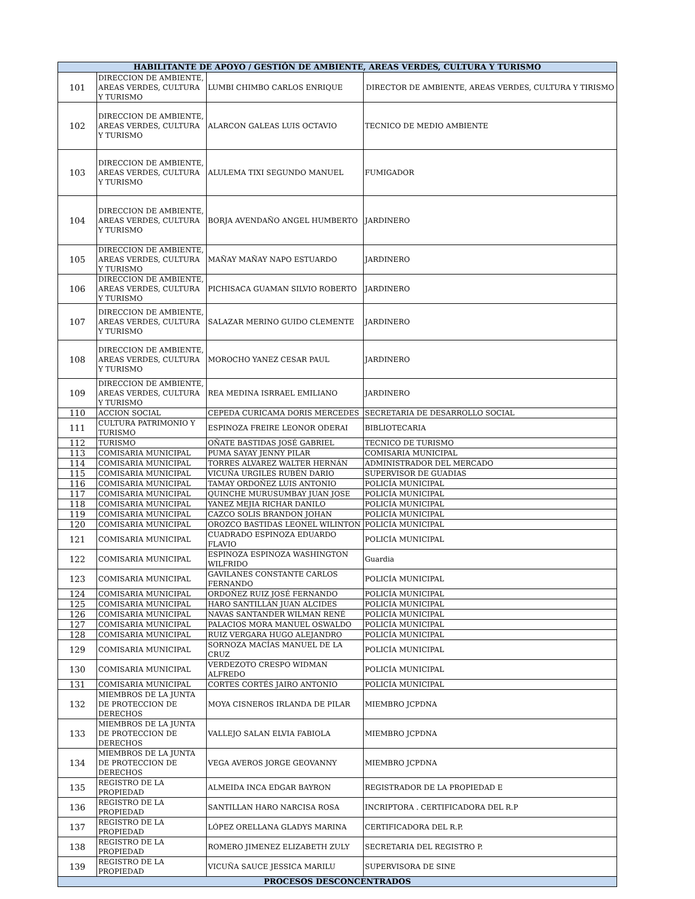| HABILITANTE DE APOYO / GESTIÓN DE AMBIENTE, AREAS VERDES, CULTURA Y TURISMO | | | |
| --- | --- | --- | --- |
| 101 | DIRECCION DE AMBIENTE, AREAS VERDES, CULTURA Y TURISMO | LUMBI CHIMBO CARLOS ENRIQUE | DIRECTOR DE AMBIENTE, AREAS VERDES, CULTURA Y TIRISMO |
| 102 | DIRECCION DE AMBIENTE, AREAS VERDES, CULTURA Y TURISMO | ALARCON GALEAS LUIS OCTAVIO | TECNICO DE MEDIO AMBIENTE |
| 103 | DIRECCION DE AMBIENTE, AREAS VERDES, CULTURA Y TURISMO | ALULEMA TIXI SEGUNDO MANUEL | FUMIGADOR |
| 104 | DIRECCION DE AMBIENTE, AREAS VERDES, CULTURA Y TURISMO | BORJA AVENDAÑO ANGEL HUMBERTO | JARDINERO |
| 105 | DIRECCION DE AMBIENTE, AREAS VERDES, CULTURA Y TURISMO | MAÑAY MAÑAY NAPO ESTUARDO | JARDINERO |
| 106 | DIRECCION DE AMBIENTE, AREAS VERDES, CULTURA Y TURISMO | PICHISACA GUAMAN SILVIO ROBERTO | JARDINERO |
| 107 | DIRECCION DE AMBIENTE, AREAS VERDES, CULTURA Y TURISMO | SALAZAR MERINO GUIDO CLEMENTE | JARDINERO |
| 108 | DIRECCION DE AMBIENTE, AREAS VERDES, CULTURA Y TURISMO | MOROCHO YANEZ CESAR PAUL | JARDINERO |
| 109 | DIRECCION DE AMBIENTE, AREAS VERDES, CULTURA Y TURISMO | REA MEDINA ISRRAEL EMILIANO | JARDINERO |
| 110 | ACCION SOCIAL | CEPEDA CURICAMA DORIS MERCEDES | SECRETARIA DE DESARROLLO SOCIAL |
| 111 | CULTURA PATRIMONIO Y TURISMO | ESPINOZA FREIRE LEONOR ODERAI | BIBLIOTECARIA |
| 112 | TURISMO | OÑATE BASTIDAS JOSÉ GABRIEL | TECNICO DE TURISMO |
| 113 | COMISARIA MUNICIPAL | PUMA SAYAY JENNY PILAR | COMISARIA MUNICIPAL |
| 114 | COMISARIA MUNICIPAL | TORRES ALVAREZ WALTER HERNÁN | ADMINISTRADOR DEL MERCADO |
| 115 | COMISARIA MUNICIPAL | VICUÑA URGILES RUBÉN DARIO | SUPERVISOR DE GUADIAS |
| 116 | COMISARIA MUNICIPAL | TAMAY ORDOÑEZ LUIS ANTONIO | POLICÍA MUNICIPAL |
| 117 | COMISARIA MUNICIPAL | QUINCHE MURUSUMBAY JUAN JOSE | POLICÍA MUNICIPAL |
| 118 | COMISARIA MUNICIPAL | YANEZ MEJIA RICHAR DANILO | POLICÍA MUNICIPAL |
| 119 | COMISARIA MUNICIPAL | CAZCO SOLIS BRANDON JOHAN | POLICÍA MUNICIPAL |
| 120 | COMISARIA MUNICIPAL | OROZCO BASTIDAS LEONEL WILINTON | POLICÍA MUNICIPAL |
| 121 | COMISARIA MUNICIPAL | CUADRADO ESPINOZA EDUARDO FLAVIO | POLICÍA MUNICIPAL |
| 122 | COMISARIA MUNICIPAL | ESPINOZA ESPINOZA WASHINGTON WILFRIDO | Guardia |
| 123 | COMISARIA MUNICIPAL | GAVILANES CONSTANTE CARLOS FERNANDO | POLICÍA MUNICIPAL |
| 124 | COMISARIA MUNICIPAL | ORDOÑEZ RUIZ JOSÉ FERNANDO | POLICÍA MUNICIPAL |
| 125 | COMISARIA MUNICIPAL | HARO SANTILLÁN JUAN ALCIDES | POLICÍA MUNICIPAL |
| 126 | COMISARIA MUNICIPAL | NAVAS SANTANDER WILMAN RENÉ | POLICÍA MUNICIPAL |
| 127 | COMISARIA MUNICIPAL | PALACIOS MORA MANUEL OSWALDO | POLICÍA MUNICIPAL |
| 128 | COMISARIA MUNICIPAL | RUIZ VERGARA HUGO ALEJANDRO | POLICÍA MUNICIPAL |
| 129 | COMISARIA MUNICIPAL | SORNOZA MACÍAS MANUEL DE LA CRUZ | POLICÍA MUNICIPAL |
| 130 | COMISARIA MUNICIPAL | VERDEZOTO CRESPO WIDMAN ALFREDO | POLICÍA MUNICIPAL |
| 131 | COMISARIA MUNICIPAL | CORTES CORTÉS JAIRO ANTONIO | POLICÍA MUNICIPAL |
| 132 | MIEMBROS DE LA JUNTA DE PROTECCION DE DERECHOS | MOYA CISNEROS IRLANDA DE PILAR | MIEMBRO JCPDNA |
| 133 | MIEMBROS DE LA JUNTA DE PROTECCION DE DERECHOS | VALLEJO SALAN ELVIA FABIOLA | MIEMBRO JCPDNA |
| 134 | MIEMBROS DE LA JUNTA DE PROTECCION DE DERECHOS | VEGA AVEROS JORGE GEOVANNY | MIEMBRO JCPDNA |
| 135 | REGISTRO DE LA PROPIEDAD | ALMEIDA INCA EDGAR BAYRON | REGISTRADOR DE LA PROPIEDAD E |
| 136 | REGISTRO DE LA PROPIEDAD | SANTILLAN HARO NARCISA ROSA | INCRIPTORA . CERTIFICADORA DEL R.P |
| 137 | REGISTRO DE LA PROPIEDAD | LÓPEZ ORELLANA GLADYS MARINA | CERTIFICADORA DEL R.P. |
| 138 | REGISTRO DE LA PROPIEDAD | ROMERO JIMENEZ ELIZABETH ZULY | SECRETARIA DEL REGISTRO P. |
| 139 | REGISTRO DE LA PROPIEDAD | VICUÑA SAUCE JESSICA MARILU | SUPERVISORA DE SINE |
| PROCESOS DESCONCENTRADOS | | | |